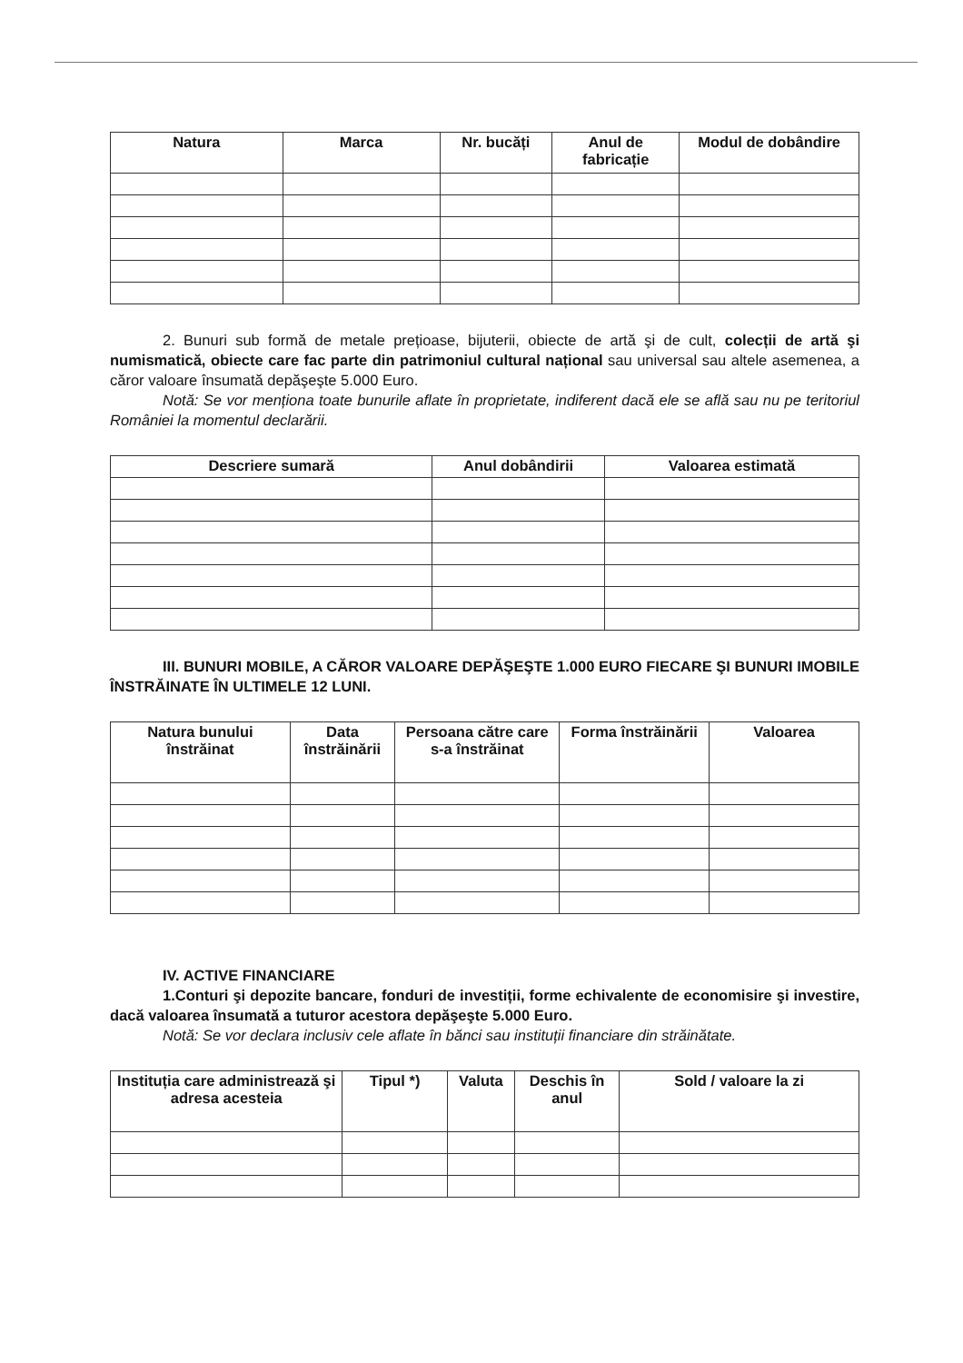| Natura | Marca | Nr. bucăți | Anul de fabricație | Modul de dobândire |
| --- | --- | --- | --- | --- |
2. Bunuri sub formă de metale prețioase, bijuterii, obiecte de artă şi de cult, colecții de artă şi numismatică, obiecte care fac parte din patrimoniul cultural național sau universal sau altele asemenea, a căror valoare însumată depăşeşte 5.000 Euro.
Notă: Se vor menționa toate bunurile aflate în proprietate, indiferent dacă ele se află sau nu pe teritoriul României la momentul declarării.
| Descriere sumară | Anul dobândirii | Valoarea estimată |
| --- | --- | --- |
III. BUNURI MOBILE, A CĂROR VALOARE DEPĂŞEŞTE 1.000 EURO FIECARE ŞI BUNURI IMOBILE ÎNSTRĂINATE ÎN ULTIMELE 12 LUNI.
| Natura bunului înstrăinat | Data înstrăinării | Persoana către care s-a înstrăinat | Forma înstrăinării | Valoarea |
| --- | --- | --- | --- | --- |
IV. ACTIVE FINANCIARE
1.Conturi şi depozite bancare, fonduri de investiții, forme echivalente de economisire şi investire, dacă valoarea însumată a tuturor acestora depăşeşte 5.000 Euro.
Notă: Se vor declara inclusiv cele aflate în bănci sau instituții financiare din străinătate.
| Instituția care administrează şi adresa acesteia | Tipul *) | Valuta | Deschis în anul | Sold / valoare la zi |
| --- | --- | --- | --- | --- |